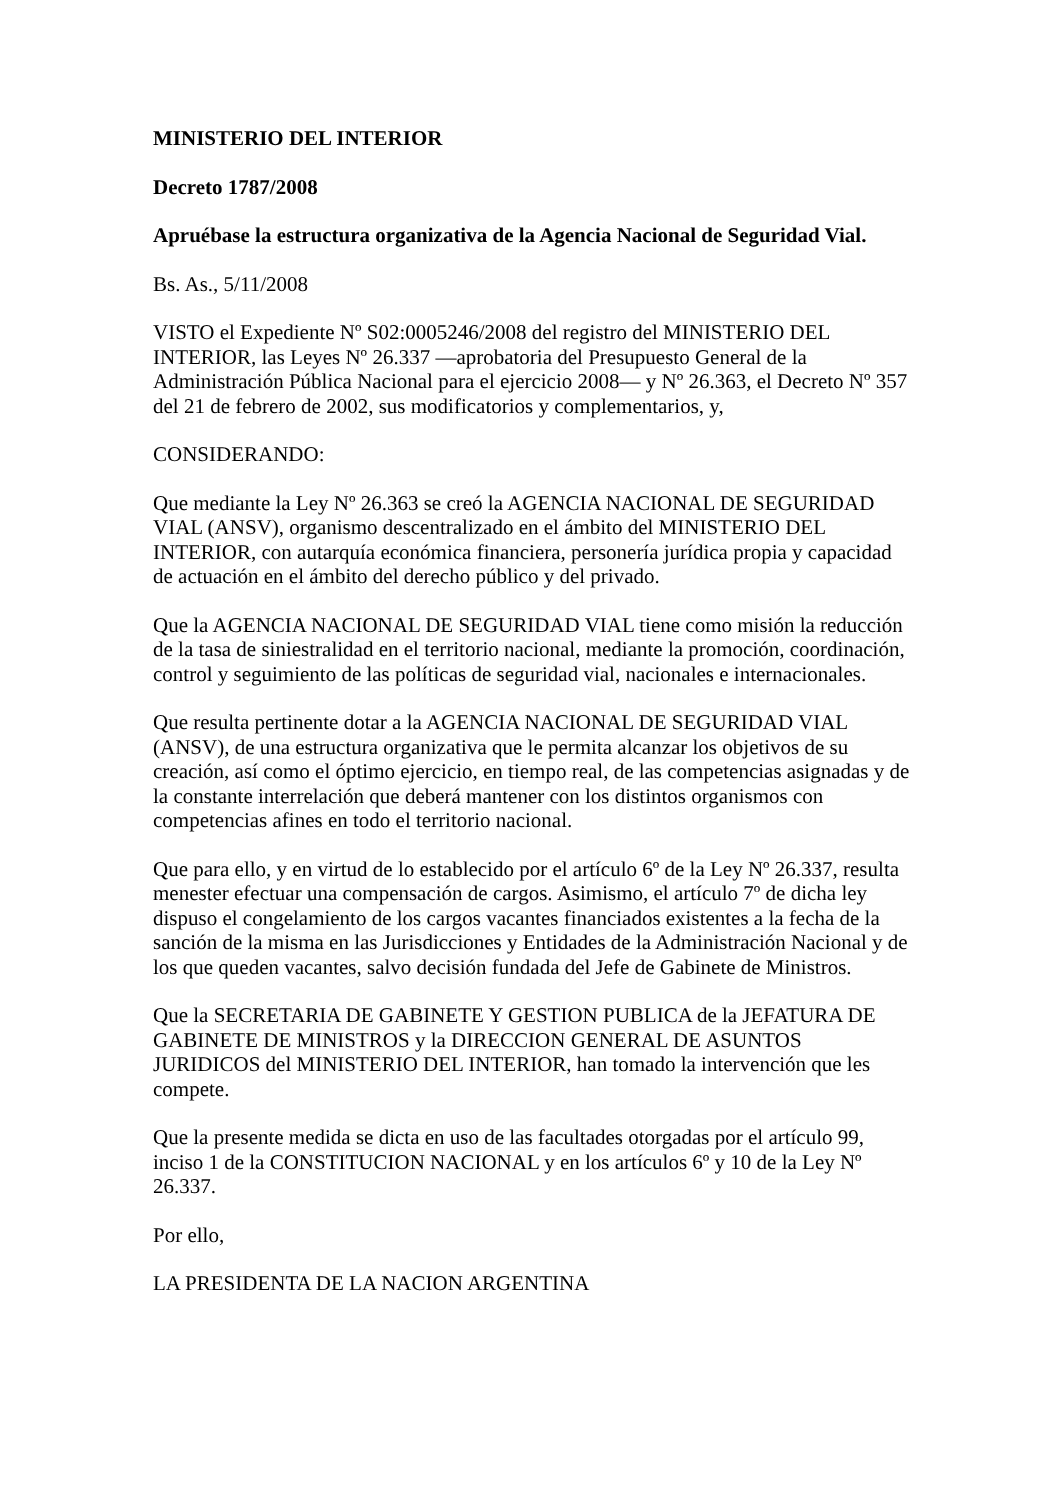MINISTERIO DEL INTERIOR
Decreto 1787/2008
Apruébase la estructura organizativa de la Agencia Nacional de Seguridad Vial.
Bs. As., 5/11/2008
VISTO el Expediente Nº S02:0005246/2008 del registro del MINISTERIO DEL INTERIOR, las Leyes Nº 26.337 —aprobatoria del Presupuesto General de la Administración Pública Nacional para el ejercicio 2008— y Nº 26.363, el Decreto Nº 357 del 21 de febrero de 2002, sus modificatorios y complementarios, y,
CONSIDERANDO:
Que mediante la Ley Nº 26.363 se creó la AGENCIA NACIONAL DE SEGURIDAD VIAL (ANSV), organismo descentralizado en el ámbito del MINISTERIO DEL INTERIOR, con autarquía económica financiera, personería jurídica propia y capacidad de actuación en el ámbito del derecho público y del privado.
Que la AGENCIA NACIONAL DE SEGURIDAD VIAL tiene como misión la reducción de la tasa de siniestralidad en el territorio nacional, mediante la promoción, coordinación, control y seguimiento de las políticas de seguridad vial, nacionales e internacionales.
Que resulta pertinente dotar a la AGENCIA NACIONAL DE SEGURIDAD VIAL (ANSV), de una estructura organizativa que le permita alcanzar los objetivos de su creación, así como el óptimo ejercicio, en tiempo real, de las competencias asignadas y de la constante interrelación que deberá mantener con los distintos organismos con competencias afines en todo el territorio nacional.
Que para ello, y en virtud de lo establecido por el artículo 6º de la Ley Nº 26.337, resulta menester efectuar una compensación de cargos. Asimismo, el artículo 7º de dicha ley dispuso el congelamiento de los cargos vacantes financiados existentes a la fecha de la sanción de la misma en las Jurisdicciones y Entidades de la Administración Nacional y de los que queden vacantes, salvo decisión fundada del Jefe de Gabinete de Ministros.
Que la SECRETARIA DE GABINETE Y GESTION PUBLICA de la JEFATURA DE GABINETE DE MINISTROS y la DIRECCION GENERAL DE ASUNTOS JURIDICOS del MINISTERIO DEL INTERIOR, han tomado la intervención que les compete.
Que la presente medida se dicta en uso de las facultades otorgadas por el artículo 99, inciso 1 de la CONSTITUCION NACIONAL y en los artículos 6º y 10 de la Ley Nº 26.337.
Por ello,
LA PRESIDENTA DE LA NACION ARGENTINA